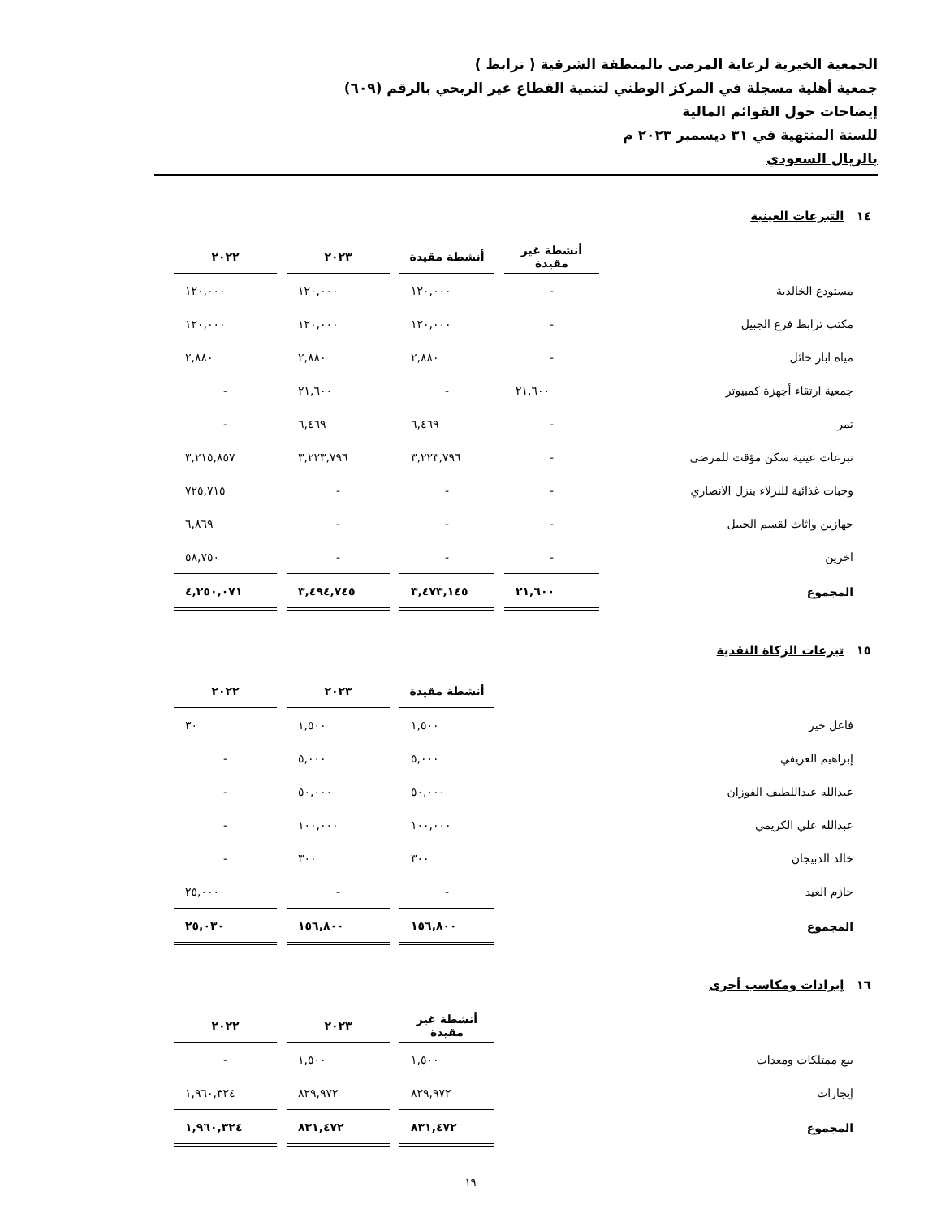الجمعية الخيرية لرعاية المرضى بالمنطقة الشرقية ( ترابط )
جمعية أهلية مسجلة في المركز الوطني لتنمية القطاع غير الربحي بالرقم (٦٠٩)
إيضاحات حول القوائم المالية
للسنة المنتهية في ٣١ ديسمبر ٢٠٢٣ م
بالريال السعودي
١٤ التبرعات العينية
| | أنشطة غير مقيدة | أنشطة مقيدة | ٢٠٢٣ | ٢٠٢٢ |
| مستودع الخالدية | - | ١٢٠,٠٠٠ | ١٢٠,٠٠٠ | ١٢٠,٠٠٠ |
| مكتب ترابط فرع الجبيل | - | ١٢٠,٠٠٠ | ١٢٠,٠٠٠ | ١٢٠,٠٠٠ |
| مياه ابار حائل | - | ٢,٨٨٠ | ٢,٨٨٠ | ٢,٨٨٠ |
| جمعية ارتقاء أجهزة كمبيوتر | ٢١,٦٠٠ | - | ٢١,٦٠٠ | - |
| تمر | - | ٦,٤٦٩ | ٦,٤٦٩ | - |
| تبرعات عينية سكن مؤقت للمرضى | - | ٣,٢٢٣,٧٩٦ | ٣,٢٢٣,٧٩٦ | ٣,٢١٥,٨٥٧ |
| وجبات غذائية للنزلاء بنزل الانصاري | - | - | - | ٧٢٥,٧١٥ |
| جهازين واثاث لقسم الجبيل | - | - | - | ٦,٨٦٩ |
| اخرين | - | - | - | ٥٨,٧٥٠ |
| المجموع | ٢١,٦٠٠ | ٣,٤٧٣,١٤٥ | ٣,٤٩٤,٧٤٥ | ٤,٢٥٠,٠٧١ |
١٥ تبرعات الزكاة النقدية
| | أنشطة مقيدة | ٢٠٢٣ | ٢٠٢٢ |
| فاعل خير | ١,٥٠٠ | ١,٥٠٠ | ٣٠ |
| إبراهيم العريفي | ٥,٠٠٠ | ٥,٠٠٠ | - |
| عبدالله عبداللطيف الفوزان | ٥٠,٠٠٠ | ٥٠,٠٠٠ | - |
| عبدالله علي الكريمي | ١٠٠,٠٠٠ | ١٠٠,٠٠٠ | - |
| خالد الدبيجان | ٣٠٠ | ٣٠٠ | - |
| حازم العيد | - | - | ٢٥,٠٠٠ |
| المجموع | ١٥٦,٨٠٠ | ١٥٦,٨٠٠ | ٢٥,٠٣٠ |
١٦ إيرادات ومكاسب أخرى
| | أنشطة غير مقيدة | ٢٠٢٣ | ٢٠٢٢ |
| بيع ممتلكات ومعدات | ١,٥٠٠ | ١,٥٠٠ | - |
| إيجارات | ٨٢٩,٩٧٢ | ٨٢٩,٩٧٢ | ١,٩٦٠,٣٢٤ |
| المجموع | ٨٣١,٤٧٢ | ٨٣١,٤٧٢ | ١,٩٦٠,٣٢٤ |
١٩